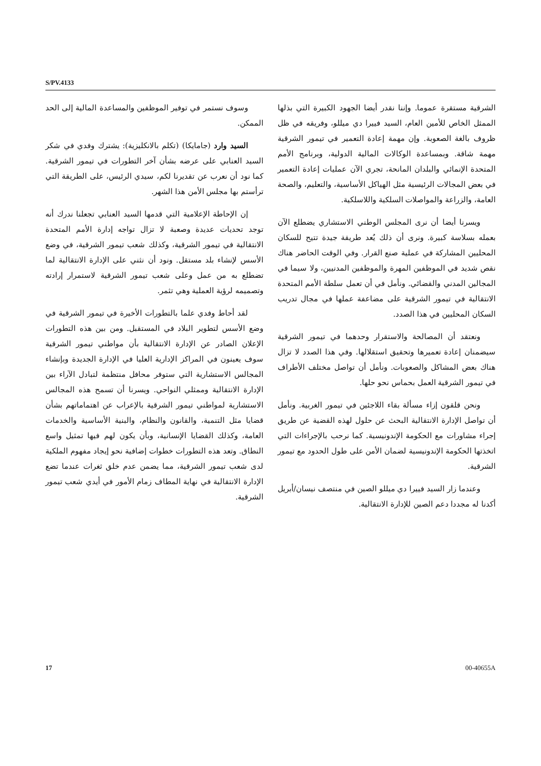S/PV.4133
الشرقية مستقرة عموما. وإننا نقدر أيضا الجهود الكبيرة التي بذلها الممثل الخاص للأمين العام، السيد فييرا دي ميللو، وفريقه في ظل ظروف بالغة الصعوبة. وإن مهمة إعادة التعمير في تيمور الشرقية مهمة شاقة. وبمساعدة الوكالات المالية الدولية، وبرنامج الأمم المتحدة الإنمائي والبلدان المانحة، تجري الآن عمليات إعادة التعمير في بعض المجالات الرئيسية مثل الهياكل الأساسية، والتعليم، والصحة العامة، والزراعة والمواصلات السلكية واللاسلكية.
ويسرنا أيضا أن نرى المجلس الوطني الاستشاري يضطلع الآن بعمله بسلاسة كبيرة. ونرى أن ذلك يُعد طريقة جيدة تتيح للسكان المحليين المشاركة في عملية صنع القرار. وفي الوقت الحاضر هناك نقص شديد في الموظفين المهرة والموظفين المدنيين، ولا سيما في المجالين المدني والقضائي. ونأمل في أن تعمل سلطة الأمم المتحدة الانتقالية في تيمور الشرقية على مضاعفة عملها في مجال تدريب السكان المحليين في هذا الصدد.
ونعتقد أن المصالحة والاستقرار وحدهما في تيمور الشرقية سيضمنان إعادة تعميرها وتحقيق استقلالها. وفي هذا الصدد لا تزال هناك بعض المشاكل والصعوبات. ونأمل أن تواصل مختلف الأطراف في تيمور الشرقية العمل بحماس نحو حلها.
ونحن قلقون إزاء مسألة بقاء اللاجئين في تيمور الغربية. ونأمل أن تواصل الإدارة الانتقالية البحث عن حلول لهذه القضية عن طريق إجراء مشاورات مع الحكومة الإندونيسية. كما نرحب بالإجراءات التي اتخذتها الحكومة الإندونيسية لضمان الأمن على طول الحدود مع تيمور الشرقية.
وعندما زار السيد فييرا دي ميللو الصين في منتصف نيسان/أبريل أكدنا له مجددا دعم الصين للإدارة الانتقالية.
وسوف نستمر في توفير الموظفين والمساعدة المالية إلى الحد الممكن.
السيد وارد (جامايكا) (تكلم بالانكليزية): يشترك وفدي في شكر السيد العنابي على عرضه بشأن آخر التطورات في تيمور الشرقية. كما نود أن نعرب عن تقديرنا لكم، سيدي الرئيس، على الطريقة التي ترأستم بها مجلس الأمن هذا الشهر.
إن الإحاطة الإعلامية التي قدمها السيد العنابي تجعلنا ندرك أنه توجد تحديات عديدة وصعبة لا تزال تواجه إدارة الأمم المتحدة الانتقالية في تيمور الشرقية، وكذلك شعب تيمور الشرقية، في وضع الأسس لإنشاء بلد مستقل. ونود أن نثني على الإدارة الانتقالية لما تضطلع به من عمل وعلى شعب تيمور الشرقية لاستمرار إرادته وتصميمه لرؤية العملية وهي تثمر.
لقد أحاط وفدي علما بالتطورات الأخيرة في تيمور الشرقية في وضع الأسس لتطوير البلاد في المستقبل. ومن بين هذه التطورات الإعلان الصادر عن الإدارة الانتقالية بأن مواطني تيمور الشرقية سوف يعينون في المراكز الإدارية العليا في الإدارة الجديدة وبإنشاء المجالس الاستشارية التي ستوفر محافل منتظمة لتبادل الآراء بين الإدارة الانتقالية وممثلي النواحي. ويسرنا أن تسمح هذه المجالس الاستشارية لمواطني تيمور الشرقية بالإعراب عن اهتماماتهم بشأن قضايا مثل التنمية، والقانون والنظام، والبنية الأساسية والخدمات العامة، وكذلك القضايا الإنسانية، وبأن يكون لهم فيها تمثيل واسع النطاق. وتعد هذه التطورات خطوات إضافية نحو إيجاد مفهوم الملكية لدى شعب تيمور الشرقية، مما يضمن عدم خلق ثغرات عندما تضع الإدارة الانتقالية في نهاية المطاف زمام الأمور في أيدي شعب تيمور الشرقية.
17 00-40655A